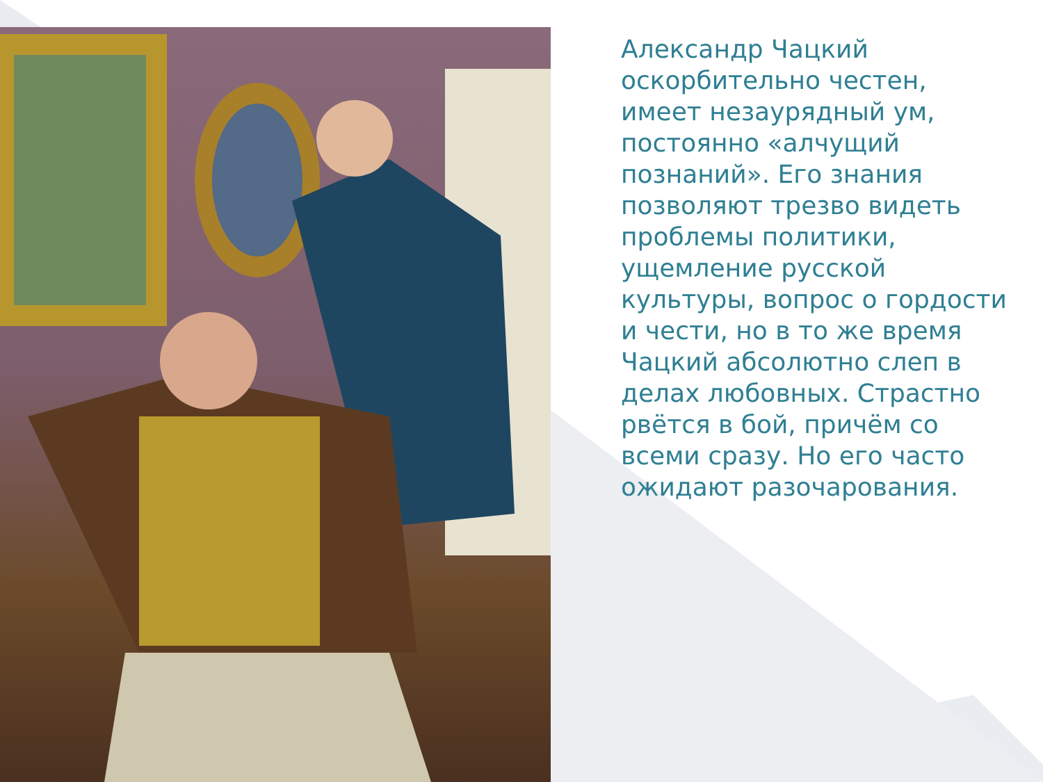Александр Чацкий оскорбительно честен, имеет незаурядный ум, постоянно «алчущий познаний». Его знания позволяют трезво видеть проблемы политики, ущемление русской культуры, вопрос о гордости и чести, но в то же время Чацкий абсолютно слеп в делах любовных. Страстно рвётся в бой, причём со всеми сразу. Но его часто ожидают разочарования.